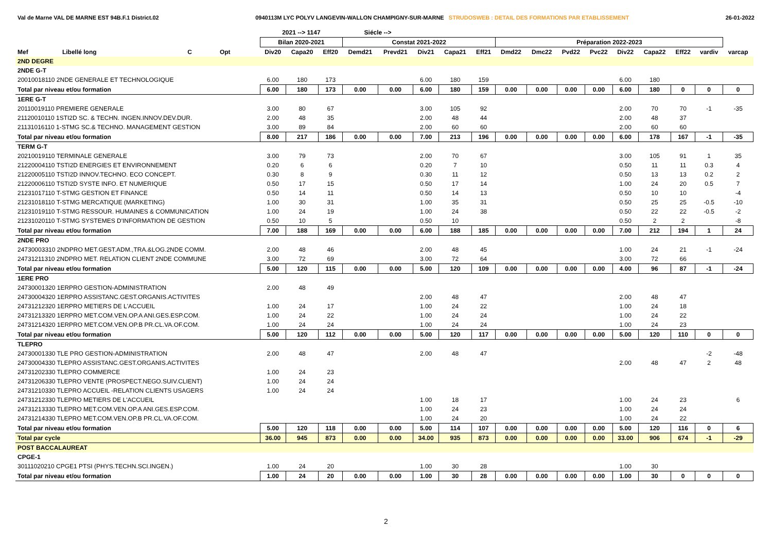Val de Marne VAL DE MARNE EST 94B.F.1 District.02 0940113M LYC POLYV LANGEVIN-WALLON CHAMPIGNY-SUR-MARNE STRUDOSWEB : DETAIL DES FORMATIONS PAR ETABLISSEMENT 26-01-2022
| | | | | | 2021 --> 1147 | | | Siécle --> | | | | | | | | | | | | | |
| --- | --- | --- | --- | --- | --- | --- | --- | --- | --- | --- | --- | --- | --- | --- | --- | --- | --- | --- | --- | --- | --- |
| | | | | | Bilan 2020-2021 | | | Constat 2021-2022 | | | | | Préparation 2022-2023 | | | | | | | | |
| Mef | Libellé long | C | Opt | | Div20 | Capa20 | Eff20 | Demd21 | Prevd21 | Div21 | Capa21 | Eff21 | Dmd22 | Dmc22 | Pvd22 | Pvc22 | Div22 | Capa22 | Eff22 | vardiv | varcap |
| 2ND DEGRE | | | | | | | | | | | | | | | | | | | | | |
| 2NDE G-T | | | | | | | | | | | | | | | | | | | | | |
| 20010018110 2NDE GENERALE ET TECHNOLOGIQUE | | | | | 6.00 | 180 | 173 | | | 6.00 | 180 | 159 | | | | | 6.00 | 180 | | | |
| Total par niveau et/ou formation | | | | | 6.00 | 180 | 173 | 0.00 | 0.00 | 6.00 | 180 | 159 | 0.00 | 0.00 | 0.00 | 0.00 | 6.00 | 180 | 0 | 0 | 0 |
| 1ERE G-T | | | | | | | | | | | | | | | | | | | | | |
| 20110019110 PREMIERE GENERALE | | | | | 3.00 | 80 | 67 | | | 3.00 | 105 | 92 | | | | | 2.00 | 70 | 70 | -1 | -35 |
| 21120010110 1STI2D SC. & TECHN. INGEN.INNOV.DEV.DUR. | | | | | 2.00 | 48 | 35 | | | 2.00 | 48 | 44 | | | | | 2.00 | 48 | 37 | | |
| 21131016110 1-STMG SC.& TECHNO. MANAGEMENT GESTION | | | | | 3.00 | 89 | 84 | | | 2.00 | 60 | 60 | | | | | 2.00 | 60 | 60 | | |
| Total par niveau et/ou formation | | | | | 8.00 | 217 | 186 | 0.00 | 0.00 | 7.00 | 213 | 196 | 0.00 | 0.00 | 0.00 | 0.00 | 6.00 | 178 | 167 | -1 | -35 |
| TERM G-T | | | | | | | | | | | | | | | | | | | | | |
| 20210019110 TERMINALE GENERALE | | | | | 3.00 | 79 | 73 | | | 2.00 | 70 | 67 | | | | | 3.00 | 105 | 91 | 1 | 35 |
| 21220004110 TSTI2D ENERGIES ET ENVIRONNEMENT | | | | | 0.20 | 6 | 6 | | | 0.20 | 7 | 10 | | | | | 0.50 | 11 | 11 | 0.3 | 4 |
| 21220005110 TSTI2D INNOV.TECHNO. ECO CONCEPT. | | | | | 0.30 | 8 | 9 | | | 0.30 | 11 | 12 | | | | | 0.50 | 13 | 13 | 0.2 | 2 |
| 21220006110 TSTI2D SYSTE INFO. ET NUMERIQUE | | | | | 0.50 | 17 | 15 | | | 0.50 | 17 | 14 | | | | | 1.00 | 24 | 20 | 0.5 | 7 |
| 21231017110 T-STMG GESTION ET FINANCE | | | | | 0.50 | 14 | 11 | | | 0.50 | 14 | 13 | | | | | 0.50 | 10 | 10 | | -4 |
| 21231018110 T-STMG MERCATIQUE (MARKETING) | | | | | 1.00 | 30 | 31 | | | 1.00 | 35 | 31 | | | | | 0.50 | 25 | 25 | -0.5 | -10 |
| 21231019110 T-STMG RESSOUR. HUMAINES & COMMUNICATION | | | | | 1.00 | 24 | 19 | | | 1.00 | 24 | 38 | | | | | 0.50 | 22 | 22 | -0.5 | -2 |
| 21231020110 T-STMG SYSTEMES D'INFORMATION DE GESTION | | | | | 0.50 | 10 | 5 | | | 0.50 | 10 | | | | | | 0.50 | 2 | 2 | | -8 |
| Total par niveau et/ou formation | | | | | 7.00 | 188 | 169 | 0.00 | 0.00 | 6.00 | 188 | 185 | 0.00 | 0.00 | 0.00 | 0.00 | 7.00 | 212 | 194 | 1 | 24 |
| 2NDE PRO | | | | | | | | | | | | | | | | | | | | | |
| 24730003310 2NDPRO MET.GEST.ADM.,TRA.&LOG.2NDE COMM. | | | | | 2.00 | 48 | 46 | | | 2.00 | 48 | 45 | | | | | 1.00 | 24 | 21 | -1 | -24 |
| 24731211310 2NDPRO MET. RELATION CLIENT 2NDE COMMUNE | | | | | 3.00 | 72 | 69 | | | 3.00 | 72 | 64 | | | | | 3.00 | 72 | 66 | | |
| Total par niveau et/ou formation | | | | | 5.00 | 120 | 115 | 0.00 | 0.00 | 5.00 | 120 | 109 | 0.00 | 0.00 | 0.00 | 0.00 | 4.00 | 96 | 87 | -1 | -24 |
| 1ERE PRO | | | | | | | | | | | | | | | | | | | | | |
| 24730001320 1ERPRO GESTION-ADMINISTRATION | | | | | 2.00 | 48 | 49 | | | | | | | | | | | | | | |
| 24730004320 1ERPRO ASSISTANC.GEST.ORGANIS.ACTIVITES | | | | | | | | | | 2.00 | 48 | 47 | | | | | 2.00 | 48 | 47 | | |
| 24731212320 1ERPRO METIERS DE L'ACCUEIL | | | | | 1.00 | 24 | 17 | | | 1.00 | 24 | 22 | | | | | 1.00 | 24 | 18 | | |
| 24731213320 1ERPRO MET.COM.VEN.OP.A ANI.GES.ESP.COM. | | | | | 1.00 | 24 | 22 | | | 1.00 | 24 | 24 | | | | | 1.00 | 24 | 22 | | |
| 24731214320 1ERPRO MET.COM.VEN.OP.B PR.CL.VA.OF.COM. | | | | | 1.00 | 24 | 24 | | | 1.00 | 24 | 24 | | | | | 1.00 | 24 | 23 | | |
| Total par niveau et/ou formation | | | | | 5.00 | 120 | 112 | 0.00 | 0.00 | 5.00 | 120 | 117 | 0.00 | 0.00 | 0.00 | 0.00 | 5.00 | 120 | 110 | 0 | 0 |
| TLEPRO | | | | | | | | | | | | | | | | | | | | | |
| 24730001330 TLE PRO GESTION-ADMINISTRATION | | | | | 2.00 | 48 | 47 | | | 2.00 | 48 | 47 | | | | | | | | -2 | -48 |
| 24730004330 TLEPRO ASSISTANC.GEST.ORGANIS.ACTIVITES | | | | | | | | | | | | | | | | | 2.00 | 48 | 47 | 2 | 48 |
| 24731202330 TLEPRO COMMERCE | | | | | 1.00 | 24 | 23 | | | | | | | | | | | | | | |
| 24731206330 TLEPRO VENTE (PROSPECT.NEGO.SUIV.CLIENT) | | | | | 1.00 | 24 | 24 | | | | | | | | | | | | | | |
| 24731210330 TLEPRO ACCUEIL -RELATION CLIENTS USAGERS | | | | | 1.00 | 24 | 24 | | | | | | | | | | | | | | |
| 24731212330 TLEPRO METIERS DE L'ACCUEIL | | | | | | | | | | 1.00 | 18 | 17 | | | | | 1.00 | 24 | 23 | | 6 |
| 24731213330 TLEPRO MET.COM.VEN.OP.A ANI.GES.ESP.COM. | | | | | | | | | | 1.00 | 24 | 23 | | | | | 1.00 | 24 | 24 | | |
| 24731214330 TLEPRO MET.COM.VEN.OP.B PR.CL.VA.OF.COM. | | | | | | | | | | 1.00 | 24 | 20 | | | | | 1.00 | 24 | 22 | | |
| Total par niveau et/ou formation | | | | | 5.00 | 120 | 118 | 0.00 | 0.00 | 5.00 | 114 | 107 | 0.00 | 0.00 | 0.00 | 0.00 | 5.00 | 120 | 116 | 0 | 6 |
| Total par cycle | | | | | 36.00 | 945 | 873 | 0.00 | 0.00 | 34.00 | 935 | 873 | 0.00 | 0.00 | 0.00 | 0.00 | 33.00 | 906 | 674 | -1 | -29 |
| POST BACCALAUREAT | | | | | | | | | | | | | | | | | | | | | |
| CPGE-1 | | | | | | | | | | | | | | | | | | | | | |
| 30111020210 CPGE1 PTSI (PHYS.TECHN.SCI.INGEN.) | | | | | 1.00 | 24 | 20 | | | 1.00 | 30 | 28 | | | | | 1.00 | 30 | | | |
| Total par niveau et/ou formation | | | | | 1.00 | 24 | 20 | 0.00 | 0.00 | 1.00 | 30 | 28 | 0.00 | 0.00 | 0.00 | 0.00 | 1.00 | 30 | 0 | 0 | 0 |
2